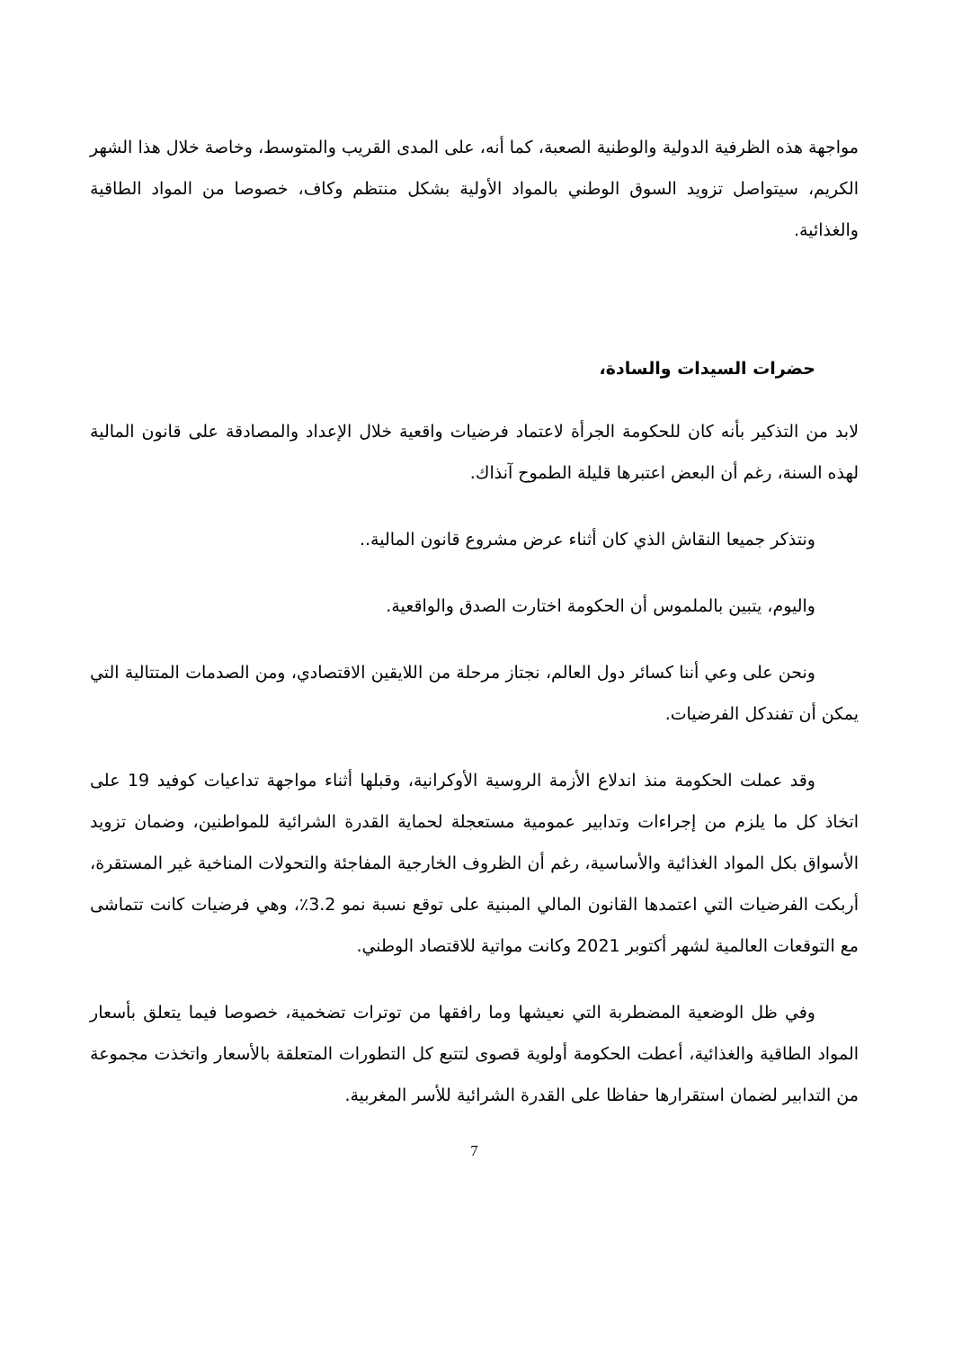مواجهة هذه الظرفية الدولية والوطنية الصعبة، كما أنه، على المدى القريب والمتوسط، وخاصة خلال هذا الشهر الكريم، سيتواصل تزويد السوق الوطني بالمواد الأولية بشكل منتظم وكاف، خصوصا من المواد الطاقية والغذائية.
حضرات السيدات والسادة،
لابد من التذكير بأنه كان للحكومة الجرأة لاعتماد فرضيات واقعية خلال الإعداد والمصادقة على قانون المالية لهذه السنة، رغم أن البعض اعتبرها قليلة الطموح آنذاك.
ونتذكر جميعا النقاش الذي كان أثناء عرض مشروع قانون المالية..
واليوم، يتبين بالملموس أن الحكومة اختارت الصدق والواقعية.
ونحن على وعي أننا كسائر دول العالم، نجتاز مرحلة من اللايقين الاقتصادي، ومن الصدمات المتتالية التي يمكن أن تفندكل الفرضيات.
وقد عملت الحكومة منذ اندلاع الأزمة الروسية الأوكرانية، وقبلها أثناء مواجهة تداعيات كوفيد 19 على اتخاذ كل ما يلزم من إجراءات وتدابير عمومية مستعجلة لحماية القدرة الشرائية للمواطنين، وضمان تزويد الأسواق بكل المواد الغذائية والأساسية، رغم أن الظروف الخارجية المفاجئة والتحولات المناخية غير المستقرة، أربكت الفرضيات التي اعتمدها القانون المالي المبنية على توقع نسبة نمو 3.2٪، وهي فرضيات كانت تتماشى مع التوقعات العالمية لشهر أكتوبر 2021 وكانت مواتية للاقتصاد الوطني.
وفي ظل الوضعية المضطربة التي نعيشها وما رافقها من توترات تضخمية، خصوصا فيما يتعلق بأسعار المواد الطاقية والغذائية، أعطت الحكومة أولوية قصوى لتتبع كل التطورات المتعلقة بالأسعار واتخذت مجموعة من التدابير لضمان استقرارها حفاظا على القدرة الشرائية للأسر المغربية.
7